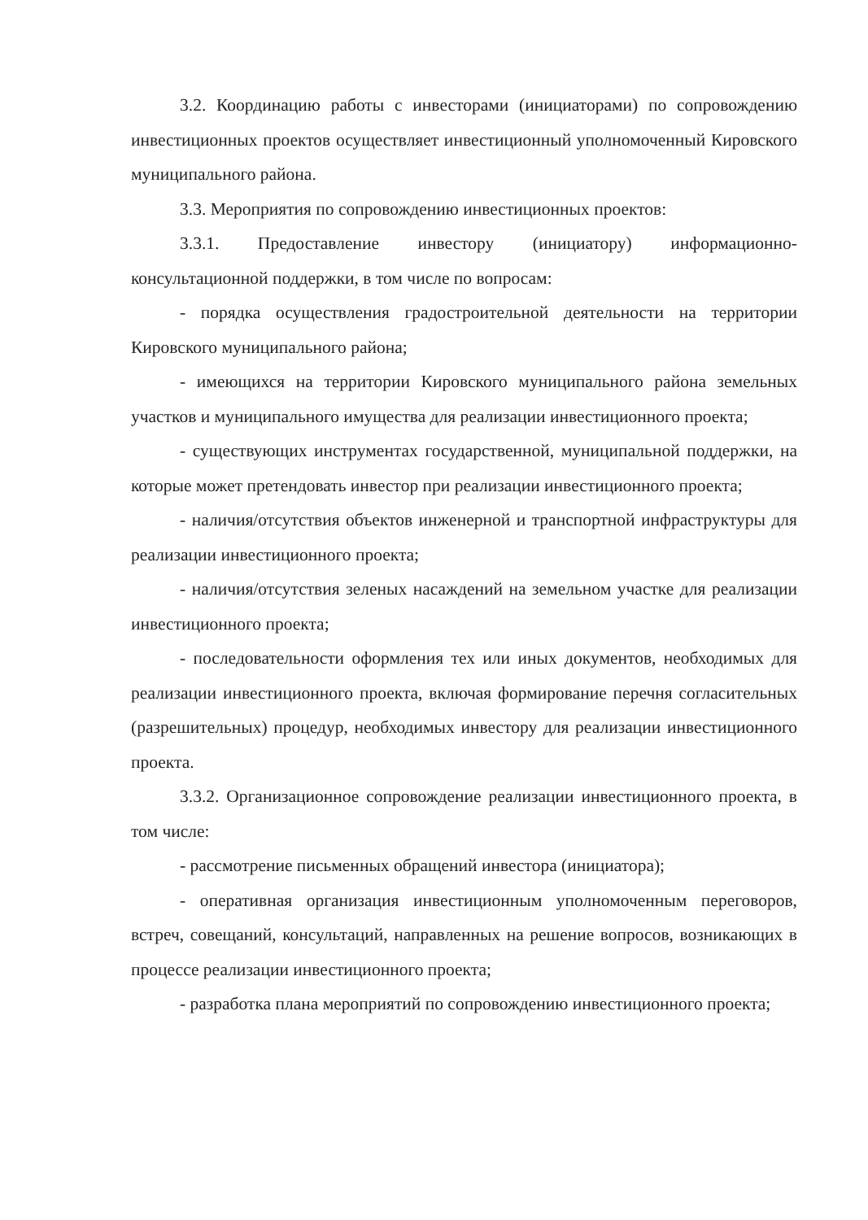3.2. Координацию работы с инвесторами (инициаторами) по сопровождению инвестиционных проектов осуществляет инвестиционный уполномоченный Кировского муниципального района.
3.3. Мероприятия по сопровождению инвестиционных проектов:
3.3.1. Предоставление инвестору (инициатору) информационно-консультационной поддержки, в том числе по вопросам:
- порядка осуществления градостроительной деятельности на территории Кировского муниципального района;
- имеющихся на территории Кировского муниципального района земельных участков и муниципального имущества для реализации инвестиционного проекта;
- существующих инструментах государственной, муниципальной поддержки, на которые может претендовать инвестор при реализации инвестиционного проекта;
- наличия/отсутствия объектов инженерной и транспортной инфраструктуры для реализации инвестиционного проекта;
- наличия/отсутствия зеленых насаждений на земельном участке для реализации инвестиционного проекта;
- последовательности оформления тех или иных документов, необходимых для реализации инвестиционного проекта, включая формирование перечня согласительных (разрешительных) процедур, необходимых инвестору для реализации инвестиционного проекта.
3.3.2. Организационное сопровождение реализации инвестиционного проекта, в том числе:
- рассмотрение письменных обращений инвестора (инициатора);
- оперативная организация инвестиционным уполномоченным переговоров, встреч, совещаний, консультаций, направленных на решение вопросов, возникающих в процессе реализации инвестиционного проекта;
- разработка плана мероприятий по сопровождению инвестиционного проекта;